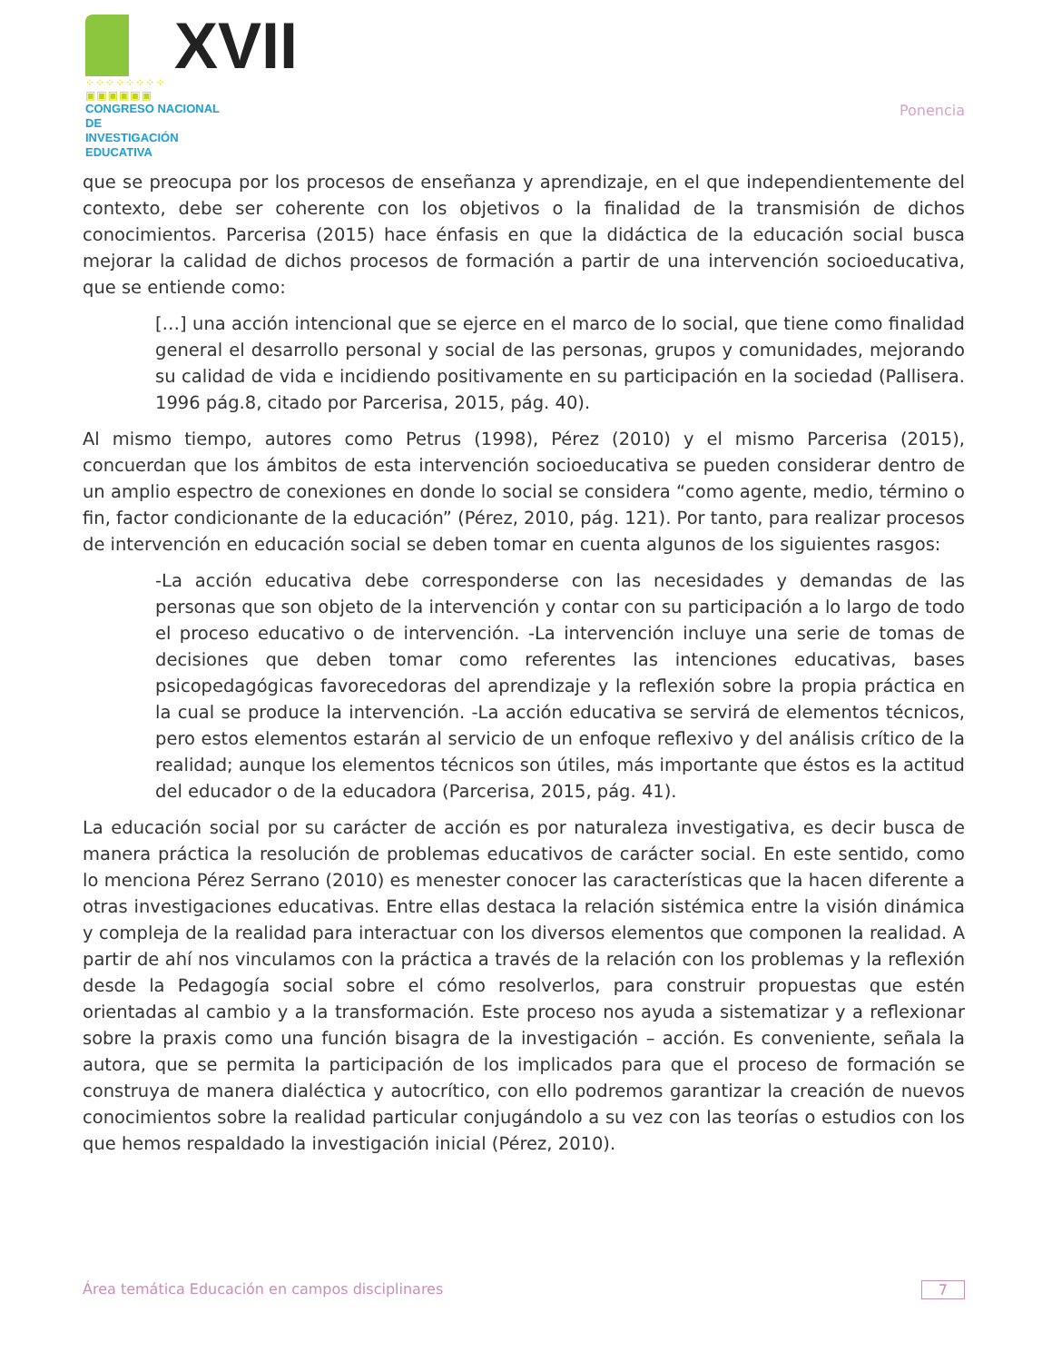XVII
⁘⁘⁘⁘⁘⁘⁘⁘ ▣▣▣▣▣▣
CONGRESO NACIONAL DE
INVESTIGACIÓN EDUCATIVA
Ponencia
que se preocupa por los procesos de enseñanza y aprendizaje, en el que independientemente del contexto, debe ser coherente con los objetivos o la finalidad de la transmisión de dichos conocimientos. Parcerisa (2015) hace énfasis en que la didáctica de la educación social busca mejorar la calidad de dichos procesos de formación a partir de una intervención socioeducativa, que se entiende como:
[…] una acción intencional que se ejerce en el marco de lo social, que tiene como finalidad general el desarrollo personal y social de las personas, grupos y comunidades, mejorando su calidad de vida e incidiendo positivamente en su participación en la sociedad (Pallisera. 1996 pág.8, citado por Parcerisa, 2015, pág. 40).
Al mismo tiempo, autores como Petrus (1998), Pérez (2010) y el mismo Parcerisa (2015), concuerdan que los ámbitos de esta intervención socioeducativa se pueden considerar dentro de un amplio espectro de conexiones en donde lo social se considera “como agente, medio, término o fin, factor condicionante de la educación” (Pérez, 2010, pág. 121). Por tanto, para realizar procesos de intervención en educación social se deben tomar en cuenta algunos de los siguientes rasgos:
-La acción educativa debe corresponderse con las necesidades y demandas de las personas que son objeto de la intervención y contar con su participación a lo largo de todo el proceso educativo o de intervención. -La intervención incluye una serie de tomas de decisiones que deben tomar como referentes las intenciones educativas, bases psicopedagógicas favorecedoras del aprendizaje y la reflexión sobre la propia práctica en la cual se produce la intervención. -La acción educativa se servirá de elementos técnicos, pero estos elementos estarán al servicio de un enfoque reflexivo y del análisis crítico de la realidad; aunque los elementos técnicos son útiles, más importante que éstos es la actitud del educador o de la educadora (Parcerisa, 2015, pág. 41).
La educación social por su carácter de acción es por naturaleza investigativa, es decir busca de manera práctica la resolución de problemas educativos de carácter social. En este sentido, como lo menciona Pérez Serrano (2010) es menester conocer las características que la hacen diferente a otras investigaciones educativas. Entre ellas destaca la relación sistémica entre la visión dinámica y compleja de la realidad para interactuar con los diversos elementos que componen la realidad. A partir de ahí nos vinculamos con la práctica a través de la relación con los problemas y la reflexión desde la Pedagogía social sobre el cómo resolverlos, para construir propuestas que estén orientadas al cambio y a la transformación. Este proceso nos ayuda a sistematizar y a reflexionar sobre la praxis como una función bisagra de la investigación – acción. Es conveniente, señala la autora, que se permita la participación de los implicados para que el proceso de formación se construya de manera dialéctica y autocrítico, con ello podremos garantizar la creación de nuevos conocimientos sobre la realidad particular conjugándolo a su vez con las teorías o estudios con los que hemos respaldado la investigación inicial (Pérez, 2010).
Área temática Educación en campos disciplinares 7